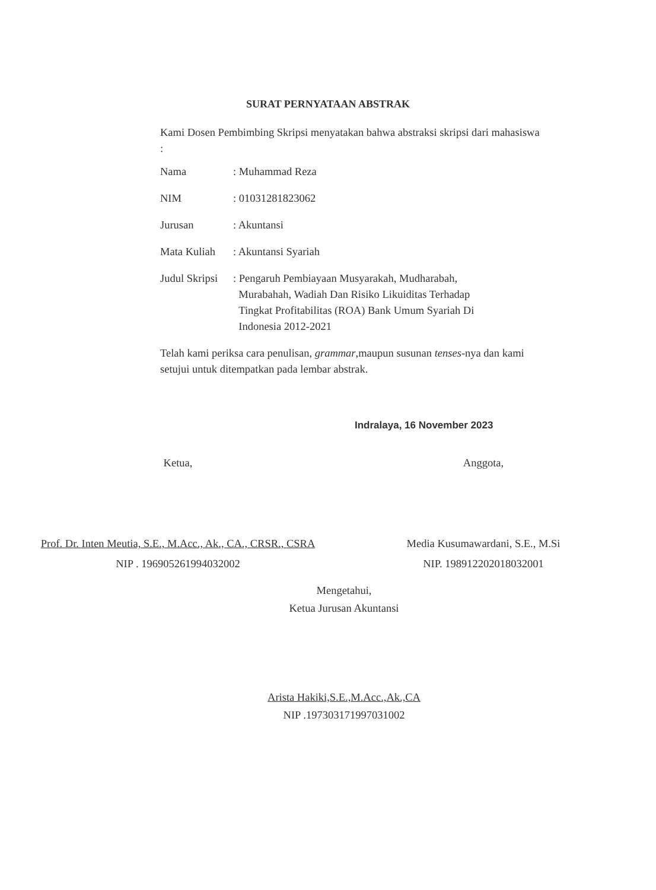SURAT PERNYATAAN ABSTRAK
Kami Dosen Pembimbing Skripsi menyatakan bahwa abstraksi skripsi dari mahasiswa :
| Nama | : Muhammad Reza |
| NIM | : 01031281823062 |
| Jurusan | : Akuntansi |
| Mata Kuliah | : Akuntansi Syariah |
| Judul Skripsi | : Pengaruh Pembiayaan Musyarakah, Mudharabah, Murabahah, Wadiah Dan Risiko Likuiditas Terhadap Tingkat Profitabilitas (ROA) Bank Umum Syariah Di Indonesia 2012-2021 |
Telah kami periksa cara penulisan, grammar,maupun susunan tenses-nya dan kami setujui untuk ditempatkan pada lembar abstrak.
Indralaya, 16 November 2023
Ketua,
Prof. Dr. Inten Meutia, S.E., M.Acc., Ak., CA., CRSR., CSRA
NIP . 196905261994032002
Anggota,
Media Kusumawardani, S.E., M.Si
NIP. 198912202018032001
Mengetahui,
Ketua Jurusan Akuntansi
Arista Hakiki,S.E.,M.Acc.,Ak.,CA
NIP .197303171997031002